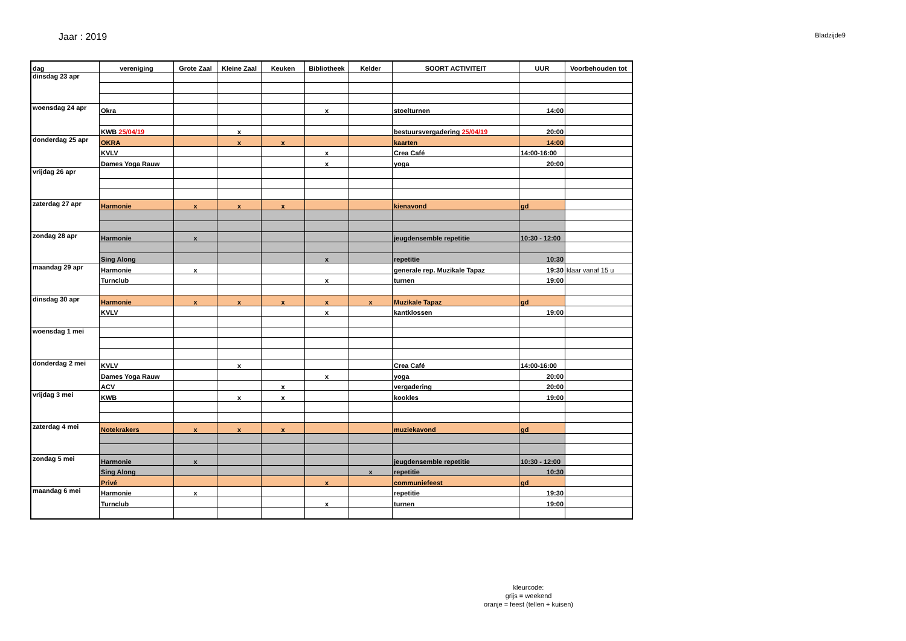Jaar : 2019
Bladzijde9
| dag | vereniging | Grote Zaal | Kleine Zaal | Keuken | Bibliotheek | Kelder | SOORT ACTIVITEIT | UUR | Voorbehouden tot |
| --- | --- | --- | --- | --- | --- | --- | --- | --- | --- |
| dinsdag 23 apr | | | | | | | | | |
| woensdag 24 apr | Okra | | | | x | | stoelturnen | 14:00 | |
| | KWB 25/04/19 | | x | | | | bestuursvergadering 25/04/19 | 20:00 | |
| donderdag 25 apr | OKRA | | x | x | | | kaarten | 14:00 | |
| | KVLV | | | | x | | Crea Café | 14:00-16:00 | |
| | Dames Yoga Rauw | | | | x | | yoga | 20:00 | |
| vrijdag 26 apr | | | | | | | | | |
| zaterdag 27 apr | Harmonie | x | x | x | | | kienavond | gd | |
| zondag 28 apr | Harmonie | x | | | | | jeugdensemble repetitie | 10:30 - 12:00 | |
| | Sing Along | | | | x | | repetitie | 10:30 | |
| maandag 29 apr | Harmonie | x | | | | | generale rep. Muzikale Tapaz | 19:30 | klaar vanaf 15 u |
| | Turnclub | | | | x | | turnen | 19:00 | |
| dinsdag 30 apr | Harmonie | x | x | x | x | x | Muzikale Tapaz | gd | |
| | KVLV | | | | x | | kantklossen | 19:00 | |
| woensdag 1 mei | | | | | | | | | |
| donderdag 2 mei | KVLV | | x | | | | Crea Café | 14:00-16:00 | |
| | Dames Yoga Rauw | | | | x | | yoga | 20:00 | |
| | ACV | | | x | | | vergadering | 20:00 | |
| vrijdag 3 mei | KWB | | x | x | | | kookles | 19:00 | |
| zaterdag 4 mei | Notekrakers | x | x | x | | | muziekavond | gd | |
| zondag 5 mei | Harmonie | x | | | | | jeugdensemble repetitie | 10:30 - 12:00 | |
| | Sing Along | | | | | x | repetitie | 10:30 | |
| | Privé | | | | x | | communiefeest | gd | |
| maandag 6 mei | Harmonie | x | | | | | repetitie | 19:30 | |
| | Turnclub | | | | x | | turnen | 19:00 | |
kleurcode:
grijs = weekend
oranje = feest (tellen + kuisen)